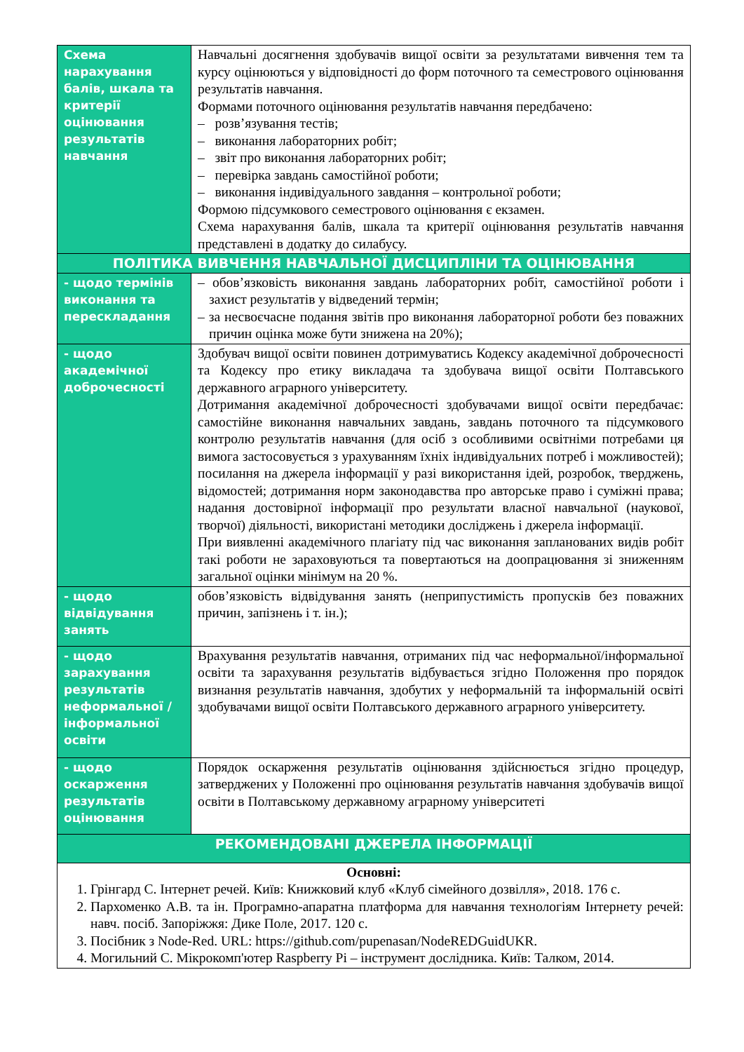| Схема нарахування балів, шкала та критерії оцінювання результатів навчання | Навчальні досягнення здобувачів вищої освіти за результатами вивчення тем та курсу оцінюються у відповідності до форм поточного та семестрового оцінювання результатів навчання. Формами поточного оцінювання результатів навчання передбачено: – розв’язування тестів; – виконання лабораторних робіт; – звіт про виконання лабораторних робіт; – перевірка завдань самостійної роботи; – виконання індивідуального завдання – контрольної роботи; Формою підсумкового семестрового оцінювання є екзамен. Схема нарахування балів, шкала та критерії оцінювання результатів навчання представлені в додатку до силабусу. |
| ПОЛІТИКА ВИВЧЕННЯ НАВЧАЛЬНОЇ ДИСЦИПЛІНИ ТА ОЦІНЮВАННЯ | |
| - щодо термінів виконання та перескладання | – обов’язковість виконання завдань лабораторних робіт, самостійної роботи і захист результатів у відведений термін; – за несвоєчасне подання звітів про виконання лабораторної роботи без поважних причин оцінка може бути знижена на 20%); |
| - щодо академічної доброчесності | Здобувач вищої освіти повинен дотримуватись Кодексу академічної доброчесності та Кодексу про етику викладача та здобувача вищої освіти Полтавського державного аграрного університету. Дотримання академічної доброчесності здобувачами вищої освіти передбачає: самостійне виконання навчальних завдань, завдань поточного та підсумкового контролю результатів навчання (для осіб з особливими освітніми потребами ця вимога застосовується з урахуванням їхніх індивідуальних потреб і можливостей); посилання на джерела інформації у разі використання ідей, розробок, тверджень, відомостей; дотримання норм законодавства про авторське право і суміжні права; надання достовірної інформації про результати власної навчальної (наукової, творчої) діяльності, використані методики досліджень і джерела інформації. При виявленні академічного плагіату під час виконання запланованих видів робіт такі роботи не зараховуються та повертаються на доопрацювання зі зниженням загальної оцінки мінімум на 20 %. |
| - щодо відвідування занять | обов’язковість відвідування занять (неприпустимість пропусків без поважних причин, запізнень і т. ін.); |
| - щодо зарахування результатів неформальної / інформальної освіти | Врахування результатів навчання, отриманих під час неформальної/інформальної освіти та зарахування результатів відбувається згідно Положення про порядок визнання результатів навчання, здобутих у неформальній та інформальній освіті здобувачами вищої освіти Полтавського державного аграрного університету. |
| - щодо оскарження результатів оцінювання | Порядок оскарження результатів оцінювання здійснюється згідно процедур, затверджених у Положенні про оцінювання результатів навчання здобувачів вищої освіти в Полтавському державному аграрному університеті |
| РЕКОМЕНДОВАНІ ДЖЕРЕЛА ІНФОРМАЦІЇ | |
| Основні: 1. Грінгард С. Інтернет речей. Київ: Книжковий клуб «Клуб сімейного дозвілля», 2018. 176 с. 2. Пархоменко А.В. та ін. Програмно-апаратна платформа для навчання технологіям Інтернету речей: навч. посіб. Запоріжжя: Дике Поле, 2017. 120 с. 3. Посібник з Node-Red. URL: https://github.com/pupenasan/NodeREDGuidUKR. 4. Могильний С. Мікрокомп'ютер Raspberry Pi – інструмент дослідника. Київ: Талком, 2014. | |